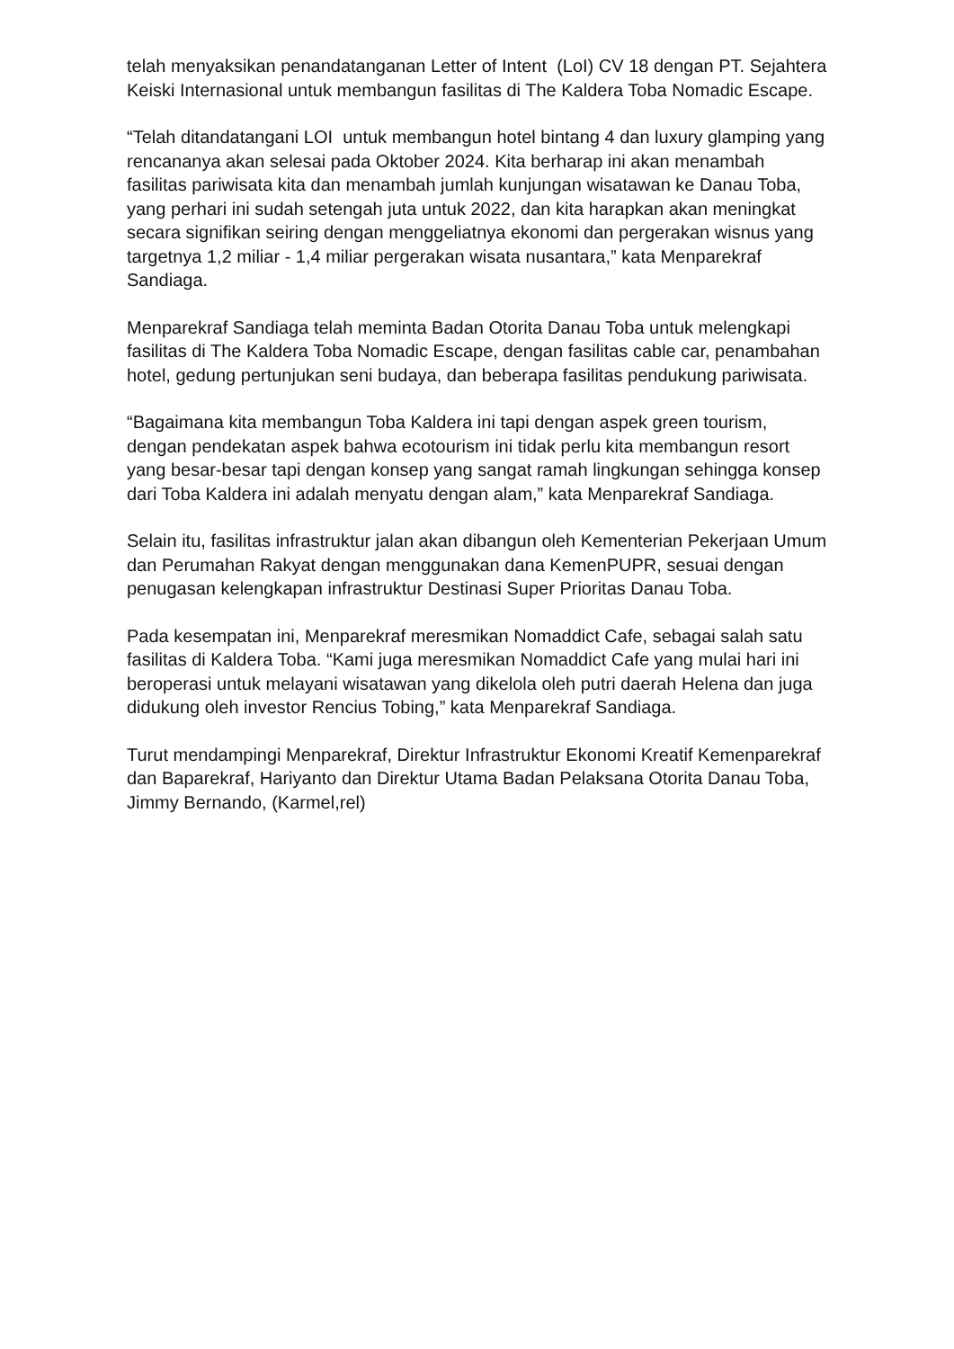telah menyaksikan penandatanganan Letter of Intent (LoI) CV 18 dengan PT. Sejahtera Keiski Internasional untuk membangun fasilitas di The Kaldera Toba Nomadic Escape.
“Telah ditandatangani LOI untuk membangun hotel bintang 4 dan luxury glamping yang rencananya akan selesai pada Oktober 2024. Kita berharap ini akan menambah fasilitas pariwisata kita dan menambah jumlah kunjungan wisatawan ke Danau Toba, yang perhari ini sudah setengah juta untuk 2022, dan kita harapkan akan meningkat secara signifikan seiring dengan menggeliatnya ekonomi dan pergerakan wisnus yang targetnya 1,2 miliar - 1,4 miliar pergerakan wisata nusantara,” kata Menparekraf Sandiaga.
Menparekraf Sandiaga telah meminta Badan Otorita Danau Toba untuk melengkapi fasilitas di The Kaldera Toba Nomadic Escape, dengan fasilitas cable car, penambahan hotel, gedung pertunjukan seni budaya, dan beberapa fasilitas pendukung pariwisata.
“Bagaimana kita membangun Toba Kaldera ini tapi dengan aspek green tourism, dengan pendekatan aspek bahwa ecotourism ini tidak perlu kita membangun resort yang besar-besar tapi dengan konsep yang sangat ramah lingkungan sehingga konsep dari Toba Kaldera ini adalah menyatu dengan alam,” kata Menparekraf Sandiaga.
Selain itu, fasilitas infrastruktur jalan akan dibangun oleh Kementerian Pekerjaan Umum dan Perumahan Rakyat dengan menggunakan dana KemenPUPR, sesuai dengan penugasan kelengkapan infrastruktur Destinasi Super Prioritas Danau Toba.
Pada kesempatan ini, Menparekraf meresmikan Nomaddict Cafe, sebagai salah satu fasilitas di Kaldera Toba. “Kami juga meresmikan Nomaddict Cafe yang mulai hari ini beroperasi untuk melayani wisatawan yang dikelola oleh putri daerah Helena dan juga didukung oleh investor Rencius Tobing,” kata Menparekraf Sandiaga.
Turut mendampingi Menparekraf, Direktur Infrastruktur Ekonomi Kreatif Kemenparekraf dan Baparekraf, Hariyanto dan Direktur Utama Badan Pelaksana Otorita Danau Toba, Jimmy Bernando, (Karmel,rel)